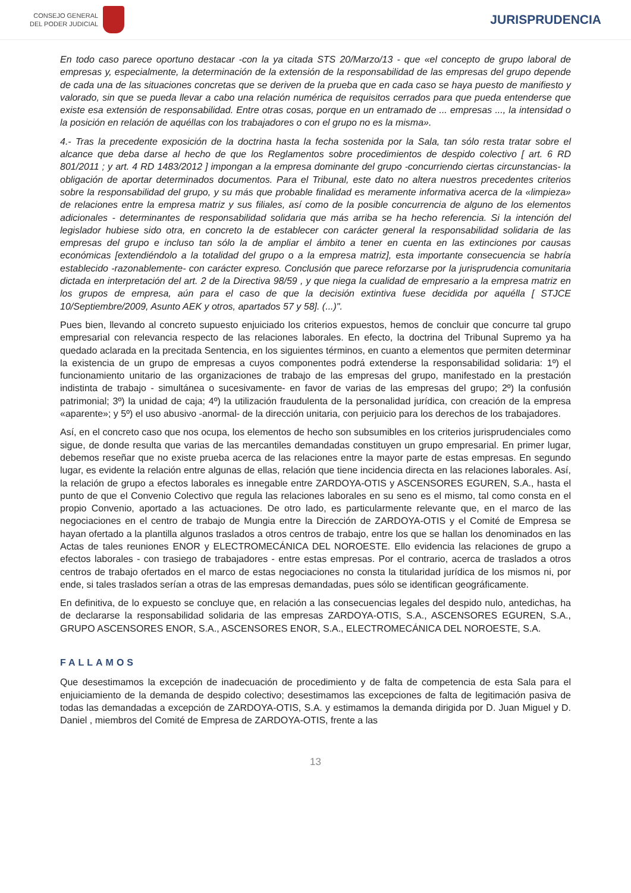CONSEJO GENERAL
DEL PODER JUDICIAL
JURISPRUDENCIA
En todo caso parece oportuno destacar -con la ya citada STS 20/Marzo/13 - que «el concepto de grupo laboral de empresas y, especialmente, la determinación de la extensión de la responsabilidad de las empresas del grupo depende de cada una de las situaciones concretas que se deriven de la prueba que en cada caso se haya puesto de manifiesto y valorado, sin que se pueda llevar a cabo una relación numérica de requisitos cerrados para que pueda entenderse que existe esa extensión de responsabilidad. Entre otras cosas, porque en un entramado de ... empresas ..., la intensidad o la posición en relación de aquéllas con los trabajadores o con el grupo no es la misma».
4.- Tras la precedente exposición de la doctrina hasta la fecha sostenida por la Sala, tan sólo resta tratar sobre el alcance que deba darse al hecho de que los Reglamentos sobre procedimientos de despido colectivo [ art. 6 RD 801/2011 ; y art. 4 RD 1483/2012 ] impongan a la empresa dominante del grupo -concurriendo ciertas circunstancias- la obligación de aportar determinados documentos. Para el Tribunal, este dato no altera nuestros precedentes criterios sobre la responsabilidad del grupo, y su más que probable finalidad es meramente informativa acerca de la «limpieza» de relaciones entre la empresa matriz y sus filiales, así como de la posible concurrencia de alguno de los elementos adicionales - determinantes de responsabilidad solidaria que más arriba se ha hecho referencia. Si la intención del legislador hubiese sido otra, en concreto la de establecer con carácter general la responsabilidad solidaria de las empresas del grupo e incluso tan sólo la de ampliar el ámbito a tener en cuenta en las extinciones por causas económicas [extendiéndolo a la totalidad del grupo o a la empresa matriz], esta importante consecuencia se habría establecido -razonablemente- con carácter expreso. Conclusión que parece reforzarse por la jurisprudencia comunitaria dictada en interpretación del art. 2 de la Directiva 98/59 , y que niega la cualidad de empresario a la empresa matriz en los grupos de empresa, aún para el caso de que la decisión extintiva fuese decidida por aquélla [ STJCE 10/Septiembre/2009, Asunto AEK y otros, apartados 57 y 58]. (...)".
Pues bien, llevando al concreto supuesto enjuiciado los criterios expuestos, hemos de concluir que concurre tal grupo empresarial con relevancia respecto de las relaciones laborales. En efecto, la doctrina del Tribunal Supremo ya ha quedado aclarada en la precitada Sentencia, en los siguientes términos, en cuanto a elementos que permiten determinar la existencia de un grupo de empresas a cuyos componentes podrá extenderse la responsabilidad solidaria: 1º) el funcionamiento unitario de las organizaciones de trabajo de las empresas del grupo, manifestado en la prestación indistinta de trabajo - simultánea o sucesivamente- en favor de varias de las empresas del grupo; 2º) la confusión patrimonial; 3º) la unidad de caja; 4º) la utilización fraudulenta de la personalidad jurídica, con creación de la empresa «aparente»; y 5º) el uso abusivo -anormal- de la dirección unitaria, con perjuicio para los derechos de los trabajadores.
Así, en el concreto caso que nos ocupa, los elementos de hecho son subsumibles en los criterios jurisprudenciales como sigue, de donde resulta que varias de las mercantiles demandadas constituyen un grupo empresarial. En primer lugar, debemos reseñar que no existe prueba acerca de las relaciones entre la mayor parte de estas empresas. En segundo lugar, es evidente la relación entre algunas de ellas, relación que tiene incidencia directa en las relaciones laborales. Así, la relación de grupo a efectos laborales es innegable entre ZARDOYA-OTIS y ASCENSORES EGUREN, S.A., hasta el punto de que el Convenio Colectivo que regula las relaciones laborales en su seno es el mismo, tal como consta en el propio Convenio, aportado a las actuaciones. De otro lado, es particularmente relevante que, en el marco de las negociaciones en el centro de trabajo de Mungia entre la Dirección de ZARDOYA-OTIS y el Comité de Empresa se hayan ofertado a la plantilla algunos traslados a otros centros de trabajo, entre los que se hallan los denominados en las Actas de tales reuniones ENOR y ELECTROMECÁNICA DEL NOROESTE. Ello evidencia las relaciones de grupo a efectos laborales - con trasiego de trabajadores - entre estas empresas. Por el contrario, acerca de traslados a otros centros de trabajo ofertados en el marco de estas negociaciones no consta la titularidad jurídica de los mismos ni, por ende, si tales traslados serían a otras de las empresas demandadas, pues sólo se identifican geográficamente.
En definitiva, de lo expuesto se concluye que, en relación a las consecuencias legales del despido nulo, antedichas, ha de declararse la responsabilidad solidaria de las empresas ZARDOYA-OTIS, S.A., ASCENSORES EGUREN, S.A., GRUPO ASCENSORES ENOR, S.A., ASCENSORES ENOR, S.A., ELECTROMECÁNICA DEL NOROESTE, S.A.
FALLAMOS
Que desestimamos la excepción de inadecuación de procedimiento y de falta de competencia de esta Sala para el enjuiciamiento de la demanda de despido colectivo; desestimamos las excepciones de falta de legitimación pasiva de todas las demandadas a excepción de ZARDOYA-OTIS, S.A. y estimamos la demanda dirigida por D. Juan Miguel y D. Daniel , miembros del Comité de Empresa de ZARDOYA-OTIS, frente a las
13